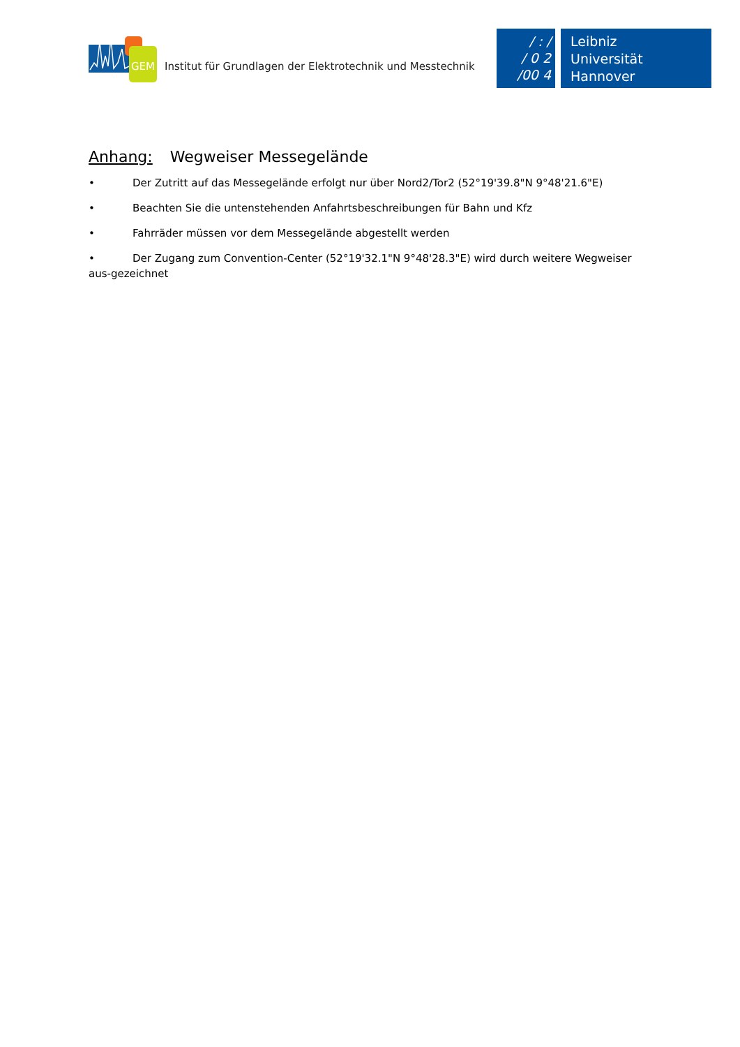GEM
Institut für Grundlagen der Elektrotechnik und Messtechnik
/ : /
/ 0 2
/00 4
Leibniz
Universität
Hannover
Anhang: Wegweiser Messegelände
• Der Zutritt auf das Messegelände erfolgt nur über Nord2/Tor2 (52°19'39.8"N 9°48'21.6"E)
• Beachten Sie die untenstehenden Anfahrtsbeschreibungen für Bahn und Kfz
• Fahrräder müssen vor dem Messegelände abgestellt werden
• Der Zugang zum Convention-Center (52°19'32.1"N 9°48'28.3"E) wird durch weitere Wegweiser aus-gezeichnet